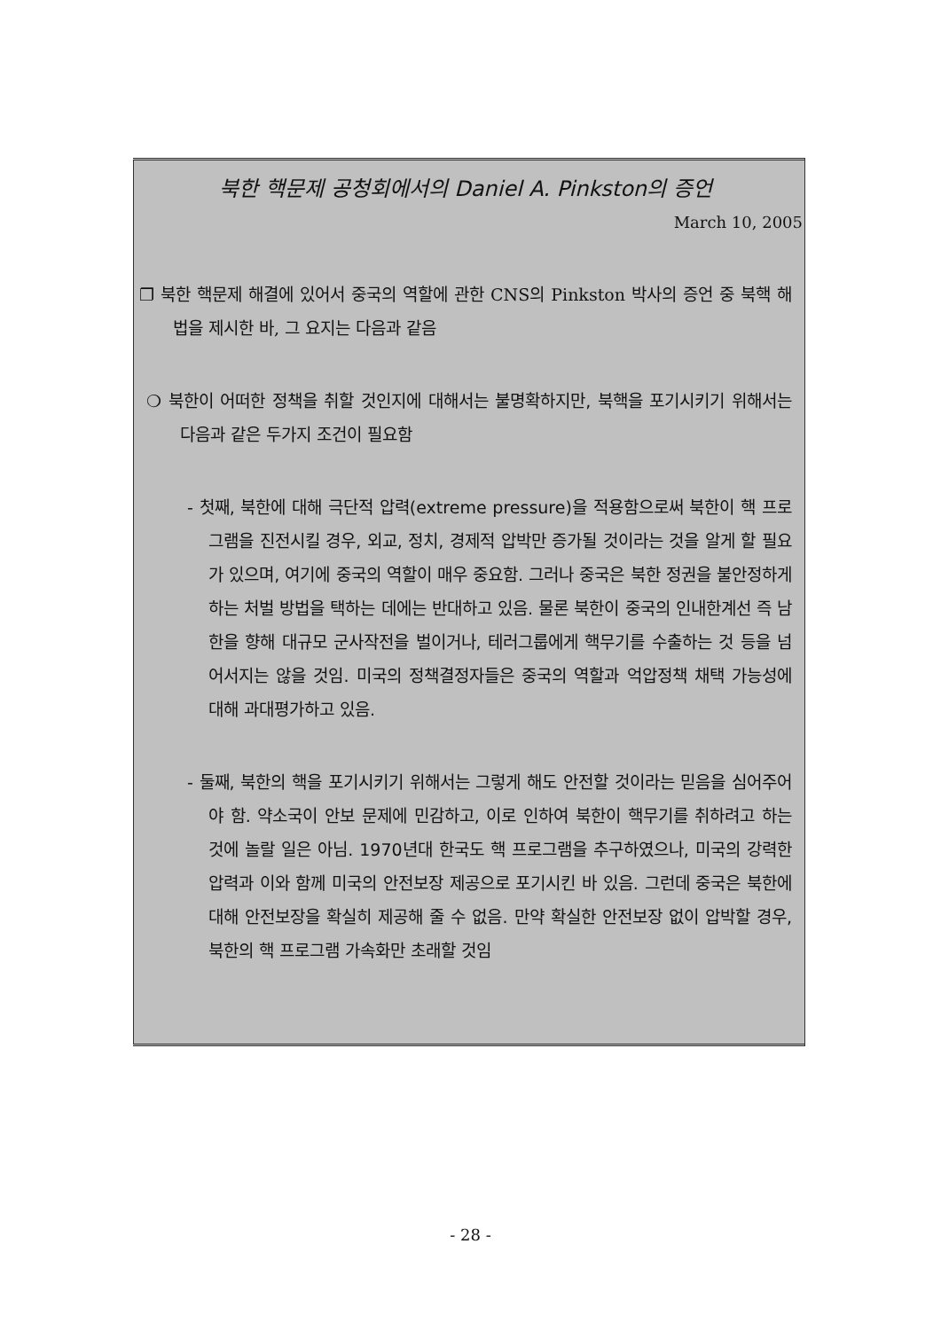북한 핵문제 공청회에서의 Daniel A. Pinkston의 증언
March 10, 2005
❐ 북한 핵문제 해결에 있어서 중국의 역할에 관한 CNS의 Pinkston 박사의 증언 중 북핵 해법을 제시한 바, 그 요지는 다음과 같음
❍ 북한이 어떠한 정책을 취할 것인지에 대해서는 불명확하지만, 북핵을 포기시키기 위해서는 다음과 같은 두가지 조건이 필요함
- 첫째, 북한에 대해 극단적 압력(extreme pressure)을 적용함으로써 북한이 핵 프로그램을 진전시킬 경우, 외교, 정치, 경제적 압박만 증가될 것이라는 것을 알게 할 필요가 있으며, 여기에 중국의 역할이 매우 중요함. 그러나 중국은 북한 정권을 불안정하게 하는 처벌 방법을 택하는 데에는 반대하고 있음. 물론 북한이 중국의 인내한계선 즉 남한을 향해 대규모 군사작전을 벌이거나, 테러그룹에게 핵무기를 수출하는 것 등을 넘어서지는 않을 것임. 미국의 정책결정자들은 중국의 역할과 억압정책 채택 가능성에 대해 과대평가하고 있음.
- 둘째, 북한의 핵을 포기시키기 위해서는 그렇게 해도 안전할 것이라는 믿음을 심어주어야 함. 약소국이 안보 문제에 민감하고, 이로 인하여 북한이 핵무기를 취하려고 하는 것에 놀랄 일은 아님. 1970년대 한국도 핵 프로그램을 추구하였으나, 미국의 강력한 압력과 이와 함께 미국의 안전보장 제공으로 포기시킨 바 있음. 그런데 중국은 북한에 대해 안전보장을 확실히 제공해 줄 수 없음. 만약 확실한 안전보장 없이 압박할 경우, 북한의 핵 프로그램 가속화만 초래할 것임
- 28 -